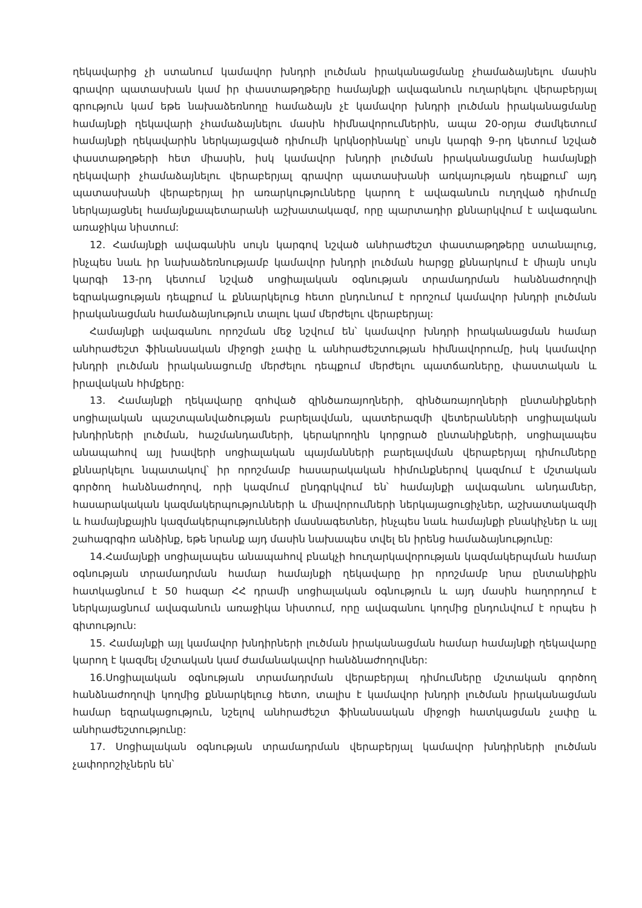ղեկավարից չի ստանում կամավոր խնդրի լուծման իրականացմանը չհամաձայնելու մասին գրավոր պատասխան կամ իր փաստաթղթերը համայնքի ավագանուն ուղարկելու վերաբերյալ գրություն կամ եթե նախաձեռնողը համաձայն չէ կամավոր խնդրի լուծման իրականացմանը համայնքի ղեկավարի չհամաձայնելու մասին հիմնավորումներին, ապա 20-օրյա ժամկետում համայնքի ղեկավարին ներկայացված դիմումի կրկնօրինակը՝ սույն կարգի 9-րդ կետում նշված փաստաթղթերի հետ միասին, իսկ կամավոր խնդրի լուծման իրականացմանը համայնքի ղեկավարի չհամաձայնելու վերաբերյալ գրավոր պատասխանի առկայության դեպքում՝ այդ պատասխանի վերաբերյալ իր առարկությունները կարող է ավագանուն ուղղված դիմումը ներկայացնել համայնքապետարանի աշխատակազմ, որը պարտադիր քննարկվում է ավագանու առաջիկա նիստում:
12. Համայնքի ավագանին սույն կարգով նշված անհրաժեշտ փաստաթղթերը ստանալուց, ինչպես նաև իր նախաձեռնությամբ կամավոր խնդրի լուծման հարցը քննարկում է միայն սույն կարգի 13-րդ կետում նշված սոցիալական օգնության տրամադրման հանձնաժողովի եզրակացության դեպքում և քննարկելուց հետո ընդունում է որոշում կամավոր խնդրի լուծման իրականացման համաձայնություն տալու կամ մերժելու վերաբերյալ:
Համայնքի ավագանու որոշման մեջ նշվում են՝ կամավոր խնդրի իրականացման համար անհրաժեշտ ֆինանսական միջոցի չափը և անհրաժեշտության հիմնավորումը, իսկ կամավոր խնդրի լուծման իրականացումը մերժելու դեպքում մերժելու պատճառները, փաստական և իրավական հիմքերը:
13. Համայնքի ղեկավարը զոհված զինծառայողների, զինծառայողների ընտանիքների սոցիալական պաշտպանվածության բարելավման, պատերազմի վետերանների սոցիալական խնդիրների լուծման, հաշմանդամների, կերակրողին կորցրած ընտանիքների, սոցիալապես անապահով այլ խավերի սոցիալական պայմանների բարելավման վերաբերյալ դիմումները քննարկելու նպատակով՝ իր որոշմամբ հասարակական հիմունքներով կազմում է մշտական գործող հանձնաժողով, որի կազմում ընդգրկվում են՝ համայնքի ավագանու անդամներ, հասարակական կազմակերպությունների և միավորումների ներկայացուցիչներ, աշխատակազմի և համայնքային կազմակերպությունների մասնագետներ, ինչպես նաև համայնքի բնակիչներ և այլ շահագրգիռ անձինք, եթե նրանք այդ մասին նախապես տվել են իրենց համաձայնությունը:
14.Համայնքի սոցիալապես անապահով բնակչի հուղարկավորության կազմակերպման համար օգնության տրամադրման համար համայնքի ղեկավարը իր որոշմամբ նրա ընտանիքին հատկացնում է 50 հազար ՀՀ դրամի սոցիալական օգնություն և այդ մասին հաղորդում է ներկայացնում ավագանուն առաջիկա նիստում, որը ավագանու կողմից ընդունվում է որպես ի գիտություն:
15. Համայնքի այլ կամավոր խնդիրների լուծման իրականացման համար համայնքի ղեկավարը կարող է կազմել մշտական կամ ժամանակավոր հանձնաժողովներ:
16.Սոցիալական օգնության տրամադրման վերաբերյալ դիմումները մշտական գործող հանձնաժողովի կողմից քննարկելուց հետո, տալիս է կամավոր խնդրի լուծման իրականացման համար եզրակացություն, նշելով անհրաժեշտ ֆինանսական միջոցի հատկացման չափը և անհրաժեշտությունը:
17. Սոցիալական օգնության տրամադրման վերաբերյալ կամավոր խնդիրների լուծման չափորոշիչներն են՝